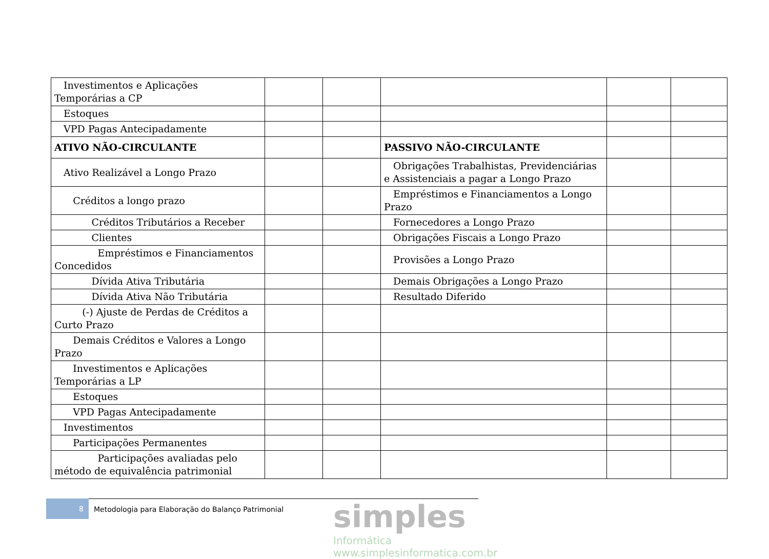| Investimentos e Aplicações Temporárias a CP | | | | | |
| Estoques | | | | | |
| VPD Pagas Antecipadamente | | | | | |
| ATIVO NÃO-CIRCULANTE | | | PASSIVO NÃO-CIRCULANTE | | |
| Ativo Realizável a Longo Prazo | | | Obrigações Trabalhistas, Previdenciárias e Assistenciais a pagar a Longo Prazo | | |
| Créditos a longo prazo | | | Empréstimos e Financiamentos a Longo Prazo | | |
| Créditos Tributários a Receber | | | Fornecedores a Longo Prazo | | |
| Clientes | | | Obrigações Fiscais a Longo Prazo | | |
| Empréstimos e Financiamentos Concedidos | | | Provisões a Longo Prazo | | |
| Dívida Ativa Tributária | | | Demais Obrigações a Longo Prazo | | |
| Dívida Ativa Não Tributária | | | Resultado Diferido | | |
| (-) Ajuste de Perdas de Créditos a Curto Prazo | | | | | |
| Demais Créditos e Valores a Longo Prazo | | | | | |
| Investimentos e Aplicações Temporárias a LP | | | | | |
| Estoques | | | | | |
| VPD Pagas Antecipadamente | | | | | |
| Investimentos | | | | | |
| Participações Permanentes | | | | | |
| Participações avaliadas pelo método de equivalência patrimonial | | | | | |
8 Metodologia para Elaboração do Balanço Patrimonial
simples
Informática
www.simplesinformatica.com.br